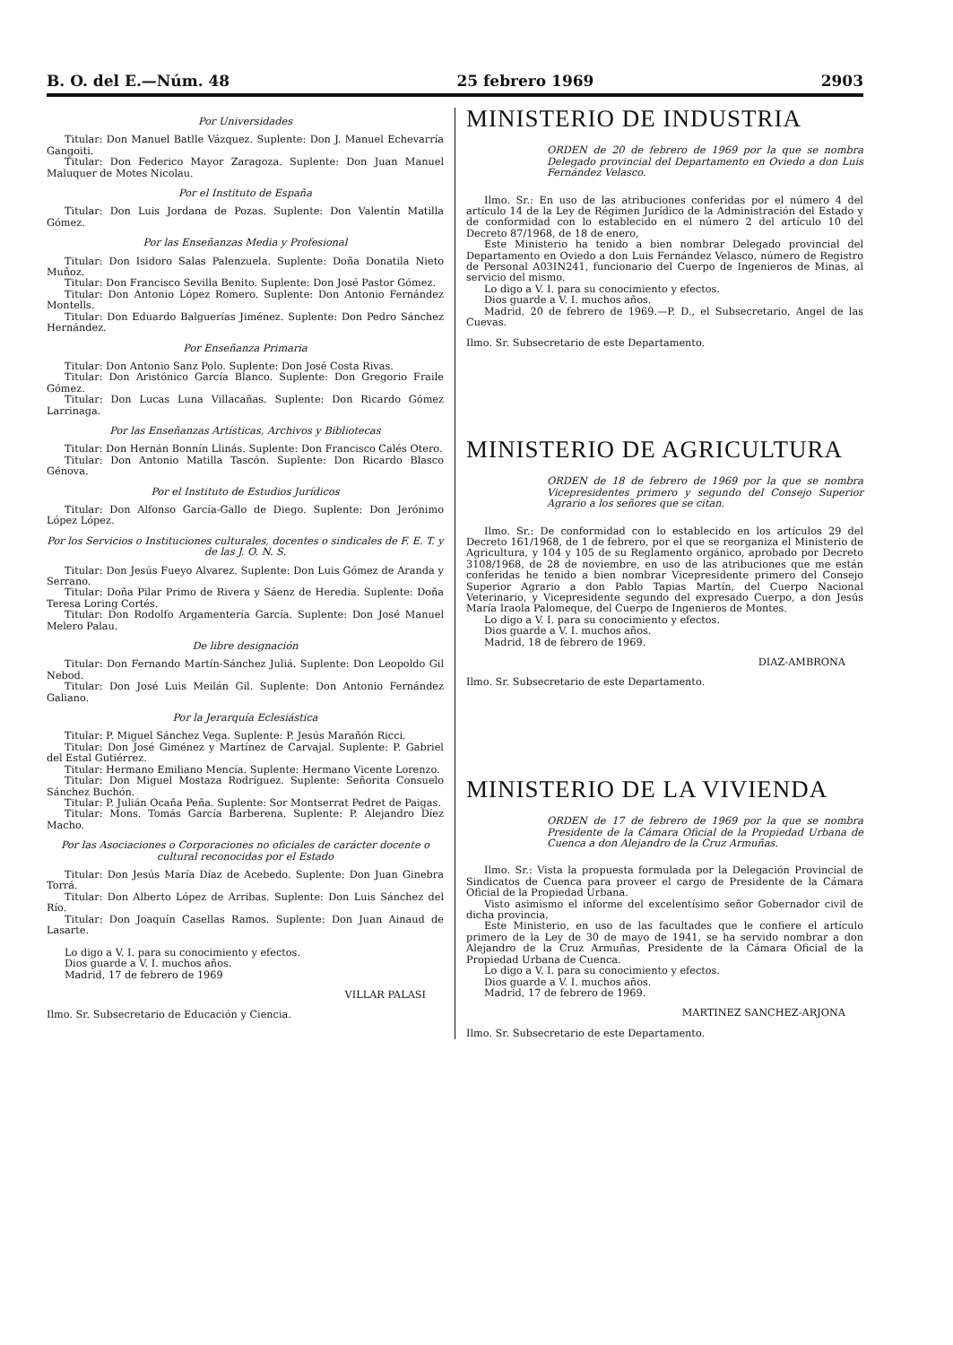B. O. del E.—Núm. 48 25 febrero 1969 2903
Por Universidades
Titular: Don Manuel Batlle Vázquez. Suplente: Don J. Manuel Echevarría Gangoiti.
Titular: Don Federico Mayor Zaragoza. Suplente: Don Juan Manuel Maluquer de Motes Nicolau.
Por el Instituto de España
Titular: Don Luis Jordana de Pozas. Suplente: Don Valentín Matilla Gómez.
Por las Enseñanzas Media y Profesional
Titular: Don Isidoro Salas Palenzuela. Suplente: Doña Donatila Nieto Muñoz.
Titular: Don Francisco Sevilla Benito. Suplente: Don José Pastor Gómez.
Titular: Don Antonio López Romero. Suplente: Don Antonio Fernández Montells.
Titular: Don Eduardo Balguerías Jiménez. Suplente: Don Pedro Sánchez Hernández.
Por Enseñanza Primaria
Titular: Don Antonio Sanz Polo. Suplente: Don José Costa Rivas.
Titular: Don Aristónico García Blanco. Suplente: Don Gregorio Fraile Gómez.
Titular: Don Lucas Luna Villacañas. Suplente: Don Ricardo Gómez Larrinaga.
Por las Enseñanzas Artísticas, Archivos y Bibliotecas
Titular: Don Hernán Bonnín Llinás. Suplente: Don Francisco Calés Otero.
Titular: Don Antonio Matilla Tascón. Suplente: Don Ricardo Blasco Génova.
Por el Instituto de Estudios Jurídicos
Titular: Don Alfonso García-Gallo de Diego. Suplente: Don Jerónimo López López.
Por los Servicios o Instituciones culturales, docentes o sindicales de F. E. T. y de las J. O. N. S.
Titular: Don Jesús Fueyo Alvarez. Suplente: Don Luis Gómez de Aranda y Serrano.
Titular: Doña Pilar Primo de Rivera y Sáenz de Heredia. Suplente: Doña Teresa Loring Cortés.
Titular: Don Rodolfo Argamentería García. Suplente: Don José Manuel Melero Palau.
De libre designación
Titular: Don Fernando Martín-Sánchez Juliá. Suplente: Don Leopoldo Gil Nebod.
Titular: Don José Luis Meilán Gil. Suplente: Don Antonio Fernández Galiano.
Por la Jerarquía Eclesiástica
Titular: P. Miguel Sánchez Vega. Suplente: P. Jesús Marañón Ricci.
Titular: Don José Giménez y Martínez de Carvajal. Suplente: P. Gabriel del Estal Gutiérrez.
Titular: Hermano Emiliano Mencía. Suplente: Hermano Vicente Lorenzo.
Titular: Don Miguel Mostaza Rodríguez. Suplente: Señorita Consuelo Sánchez Buchón.
Titular: P. Julián Ocaña Peña. Suplente: Sor Montserrat Pedret de Paigas.
Titular: Mons. Tomás García Barberena. Suplente: P. Alejandro Díez Macho.
Por las Asociaciones o Corporaciones no oficiales de carácter docente o cultural reconocidas por el Estado
Titular: Don Jesús María Díaz de Acebedo. Suplente: Don Juan Ginebra Torrá.
Titular: Don Alberto López de Arribas. Suplente: Don Luis Sánchez del Río.
Titular: Don Joaquín Casellas Ramos. Suplente: Don Juan Ainaud de Lasarte.
Lo digo a V. I. para su conocimiento y efectos.
Dios guarde a V. I. muchos años.
Madrid, 17 de febrero de 1969
VILLAR PALASI
Ilmo. Sr. Subsecretario de Educación y Ciencia.
MINISTERIO DE INDUSTRIA
ORDEN de 20 de febrero de 1969 por la que se nombra Delegado provincial del Departamento en Oviedo a don Luis Fernández Velasco.
Ilmo. Sr.: En uso de las atribuciones conferidas por el número 4 del artículo 14 de la Ley de Régimen Jurídico de la Administración del Estado y de conformidad con lo establecido en el número 2 del artículo 10 del Decreto 87/1968, de 18 de enero,
Este Ministerio ha tenido a bien nombrar Delegado provincial del Departamento en Oviedo a don Luis Fernández Velasco, número de Registro de Personal A03IN241, funcionario del Cuerpo de Ingenieros de Minas, al servicio del mismo.
Lo digo a V. I. para su conocimiento y efectos.
Dios guarde a V. I. muchos años.
Madrid, 20 de febrero de 1969.—P. D., el Subsecretario, Angel de las Cuevas.
Ilmo. Sr. Subsecretario de este Departamento.
MINISTERIO DE AGRICULTURA
ORDEN de 18 de febrero de 1969 por la que se nombra Vicepresidentes primero y segundo del Consejo Superior Agrario a los señores que se citan.
Ilmo. Sr.: De conformidad con lo establecido en los artículos 29 del Decreto 161/1968, de 1 de febrero, por el que se reorganiza el Ministerio de Agricultura, y 104 y 105 de su Reglamento orgánico, aprobado por Decreto 3108/1968, de 28 de noviembre, en uso de las atribuciones que me están conferidas he tenido a bien nombrar Vicepresidente primero del Consejo Superior Agrario a don Pablo Tapias Martín, del Cuerpo Nacional Veterinario, y Vicepresidente segundo del expresado Cuerpo, a don Jesús María Iraola Palomeque, del Cuerpo de Ingenieros de Montes.
Lo digo a V. I. para su conocimiento y efectos.
Dios guarde a V. I. muchos años.
Madrid, 18 de febrero de 1969.
DIAZ-AMBRONA
Ilmo. Sr. Subsecretario de este Departamento.
MINISTERIO DE LA VIVIENDA
ORDEN de 17 de febrero de 1969 por la que se nombra Presidente de la Cámara Oficial de la Propiedad Urbana de Cuenca a don Alejandro de la Cruz Armuñas.
Ilmo. Sr.: Vista la propuesta formulada por la Delegación Provincial de Sindicatos de Cuenca para proveer el cargo de Presidente de la Cámara Oficial de la Propiedad Urbana.
Visto asimismo el informe del excelentísimo señor Gobernador civil de dicha provincia,
Este Ministerio, en uso de las facultades que le confiere el artículo primero de la Ley de 30 de mayo de 1941, se ha servido nombrar a don Alejandro de la Cruz Armuñas, Presidente de la Cámara Oficial de la Propiedad Urbana de Cuenca.
Lo digo a V. I. para su conocimiento y efectos.
Dios guarde a V. I. muchos años.
Madrid, 17 de febrero de 1969.
MARTINEZ SANCHEZ-ARJONA
Ilmo. Sr. Subsecretario de este Departamento.